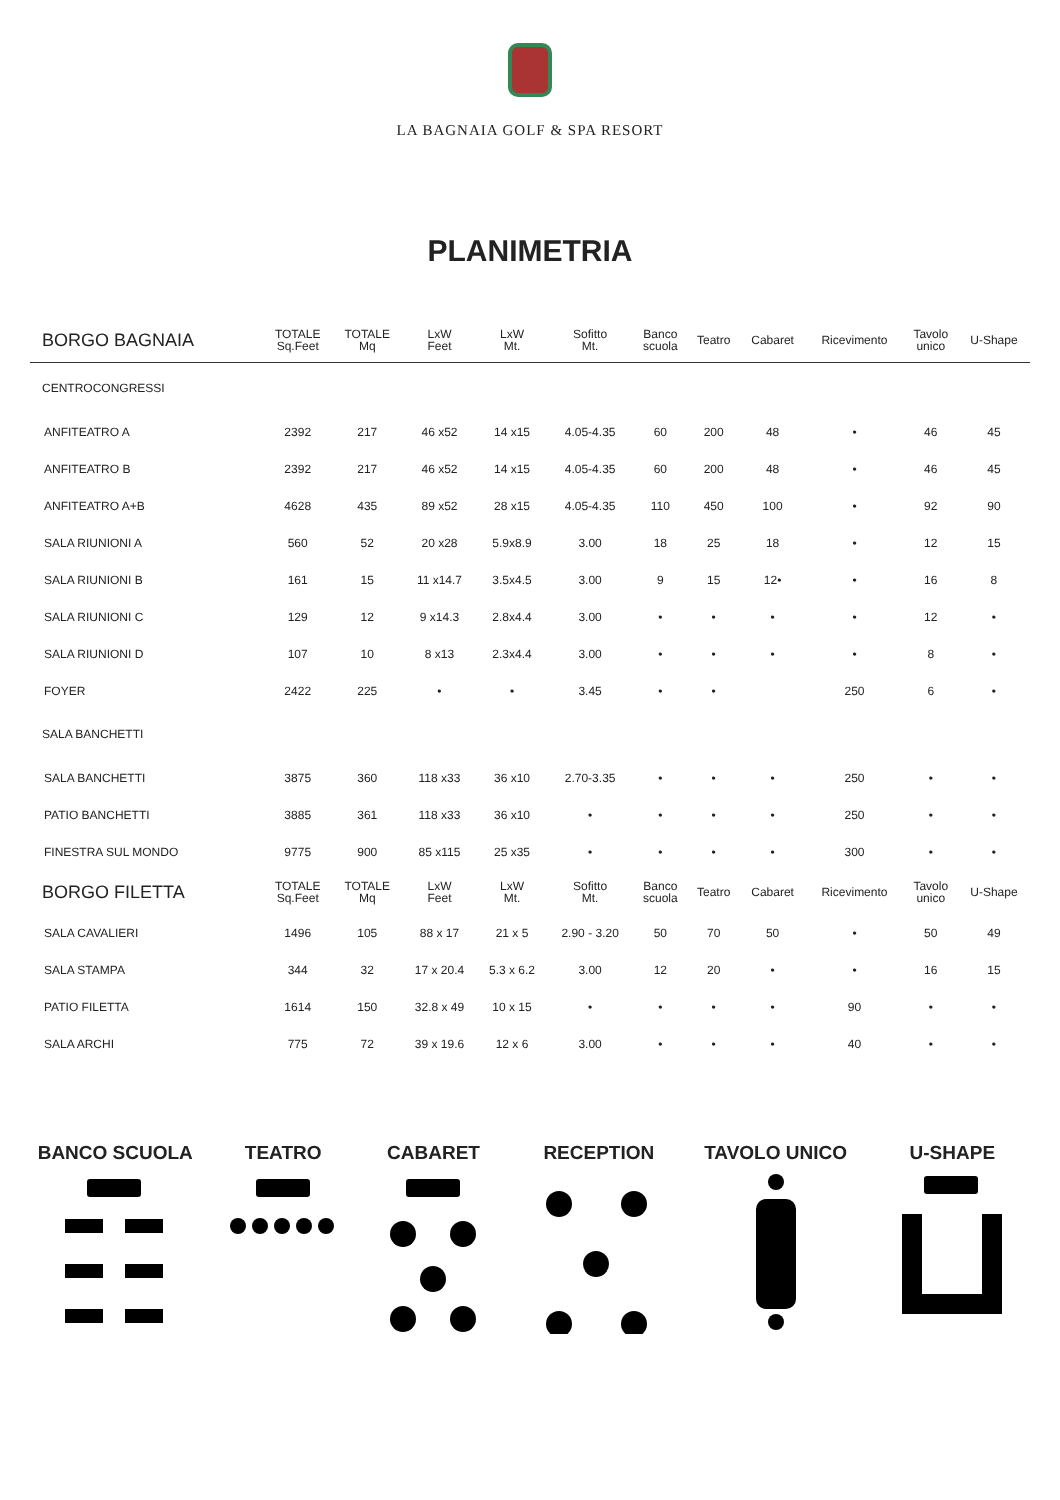LA BAGNAIA GOLF & SPA RESORT
PLANIMETRIA
| BORGO BAGNAIA | TOTALE Sq.Feet | TOTALE Mq | LxW Feet | LxW Mt. | Sofitto Mt. | Banco scuola | Teatro | Cabaret | Ricevimento | Tavolo unico | U-Shape |
| --- | --- | --- | --- | --- | --- | --- | --- | --- | --- | --- | --- |
| CENTROCONGRESSI | | | | | | | | | | | |
| ANFITEATRO A | 2392 | 217 | 46 x52 | 14 x15 | 4.05-4.35 | 60 | 200 | 48 | • | 46 | 45 |
| ANFITEATRO B | 2392 | 217 | 46 x52 | 14 x15 | 4.05-4.35 | 60 | 200 | 48 | • | 46 | 45 |
| ANFITEATRO A+B | 4628 | 435 | 89 x52 | 28 x15 | 4.05-4.35 | 110 | 450 | 100 | • | 92 | 90 |
| SALA RIUNIONI A | 560 | 52 | 20 x28 | 5.9x8.9 | 3.00 | 18 | 25 | 18 | • | 12 | 15 |
| SALA RIUNIONI B | 161 | 15 | 11 x14.7 | 3.5x4.5 | 3.00 | 9 | 15 | 12• | • | 16 | 8 |
| SALA RIUNIONI C | 129 | 12 | 9 x14.3 | 2.8x4.4 | 3.00 | • | • | • | • | 12 | • |
| SALA RIUNIONI D | 107 | 10 | 8 x13 | 2.3x4.4 | 3.00 | • | • | • | • | 8 | • |
| FOYER | 2422 | 225 | • | • | 3.45 | • | • | | 250 | 6 | • |
| SALA BANCHETTI | | | | | | | | | | | |
| SALA BANCHETTI | 3875 | 360 | 118 x33 | 36 x10 | 2.70-3.35 | • | • | • | 250 | • | • |
| PATIO BANCHETTI | 3885 | 361 | 118 x33 | 36 x10 | • | • | • | • | 250 | • | • |
| FINESTRA SUL MONDO | 9775 | 900 | 85 x115 | 25 x35 | • | • | • | • | 300 | • | • |
| BORGO FILETTA | TOTALE Sq.Feet | TOTALE Mq | LxW Feet | LxW Mt. | Sofitto Mt. | Banco scuola | Teatro | Cabaret | Ricevimento | Tavolo unico | U-Shape |
| SALA CAVALIERI | 1496 | 105 | 88 x 17 | 21 x 5 | 2.90 - 3.20 | 50 | 70 | 50 | • | 50 | 49 |
| SALA STAMPA | 344 | 32 | 17 x 20.4 | 5.3 x 6.2 | 3.00 | 12 | 20 | • | • | 16 | 15 |
| PATIO FILETTA | 1614 | 150 | 32.8 x 49 | 10 x 15 | • | • | • | • | 90 | • | • |
| SALA ARCHI | 775 | 72 | 39 x 19.6 | 12 x 6 | 3.00 | • | • | • | 40 | • | • |
BANCO SCUOLA
TEATRO
CABARET
RECEPTION
TAVOLO UNICO
U-SHAPE